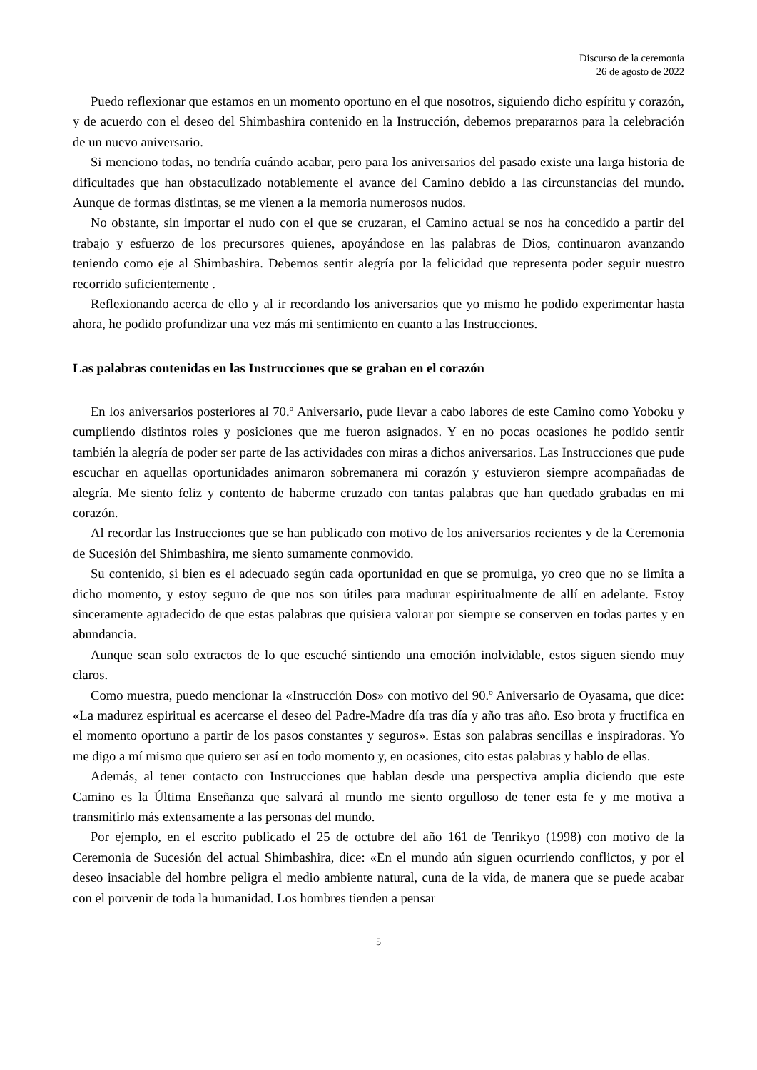Discurso de la ceremonia
26 de agosto de 2022
Puedo reflexionar que estamos en un momento oportuno en el que nosotros, siguiendo dicho espíritu y corazón, y de acuerdo con el deseo del Shimbashira contenido en la Instrucción, debemos prepararnos para la celebración de un nuevo aniversario.
Si menciono todas, no tendría cuándo acabar, pero para los aniversarios del pasado existe una larga historia de dificultades que han obstaculizado notablemente el avance del Camino debido a las circunstancias del mundo. Aunque de formas distintas, se me vienen a la memoria numerosos nudos.
No obstante, sin importar el nudo con el que se cruzaran, el Camino actual se nos ha concedido a partir del trabajo y esfuerzo de los precursores quienes, apoyándose en las palabras de Dios, continuaron avanzando teniendo como eje al Shimbashira. Debemos sentir alegría por la felicidad que representa poder seguir nuestro recorrido suficientemente .
Reflexionando acerca de ello y al ir recordando los aniversarios que yo mismo he podido experimentar hasta ahora, he podido profundizar una vez más mi sentimiento en cuanto a las Instrucciones.
Las palabras contenidas en las Instrucciones que se graban en el corazón
En los aniversarios posteriores al 70.º Aniversario, pude llevar a cabo labores de este Camino como Yoboku y cumpliendo distintos roles y posiciones que me fueron asignados. Y en no pocas ocasiones he podido sentir también la alegría de poder ser parte de las actividades con miras a dichos aniversarios. Las Instrucciones que pude escuchar en aquellas oportunidades animaron sobremanera mi corazón y estuvieron siempre acompañadas de alegría. Me siento feliz y contento de haberme cruzado con tantas palabras que han quedado grabadas en mi corazón.
Al recordar las Instrucciones que se han publicado con motivo de los aniversarios recientes y de la Ceremonia de Sucesión del Shimbashira, me siento sumamente conmovido.
Su contenido, si bien es el adecuado según cada oportunidad en que se promulga, yo creo que no se limita a dicho momento, y estoy seguro de que nos son útiles para madurar espiritualmente de allí en adelante. Estoy sinceramente agradecido de que estas palabras que quisiera valorar por siempre se conserven en todas partes y en abundancia.
Aunque sean solo extractos de lo que escuché sintiendo una emoción inolvidable, estos siguen siendo muy claros.
Como muestra, puedo mencionar la «Instrucción Dos» con motivo del 90.º Aniversario de Oyasama, que dice: «La madurez espiritual es acercarse el deseo del Padre-Madre día tras día y año tras año. Eso brota y fructifica en el momento oportuno a partir de los pasos constantes y seguros». Estas son palabras sencillas e inspiradoras. Yo me digo a mí mismo que quiero ser así en todo momento y, en ocasiones, cito estas palabras y hablo de ellas.
Además, al tener contacto con Instrucciones que hablan desde una perspectiva amplia diciendo que este Camino es la Última Enseñanza que salvará al mundo me siento orgulloso de tener esta fe y me motiva a transmitirlo más extensamente a las personas del mundo.
Por ejemplo, en el escrito publicado el 25 de octubre del año 161 de Tenrikyo (1998) con motivo de la Ceremonia de Sucesión del actual Shimbashira, dice: «En el mundo aún siguen ocurriendo conflictos, y por el deseo insaciable del hombre peligra el medio ambiente natural, cuna de la vida, de manera que se puede acabar con el porvenir de toda la humanidad. Los hombres tienden a pensar
5